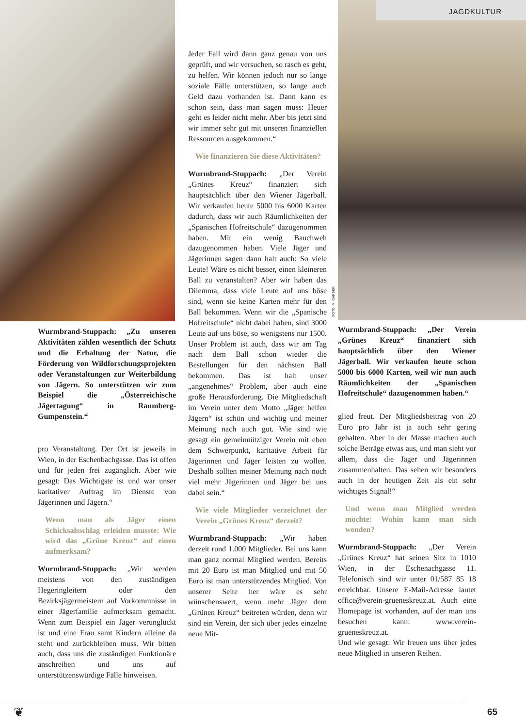JAGDKULTUR
FOTO: M. GARBER
Wurmbrand-Stuppach: „Zu unseren Aktivitäten zählen wesentlich der Schutz und die Erhaltung der Natur, die Förderung von Wildforschungs­projekten oder Veranstaltungen zur Weiterbildung von Jägern. So unterstützen wir zum Beispiel die „Österreichische Jägertagung“ in Raumberg-Gumpenstein.“
pro Veranstaltung. Der Ort ist jeweils in Wien, in der Eschenbachgasse. Das ist offen und für jeden frei zugänglich. Aber wie gesagt: Das Wichtigste ist und war unser karitativer Auftrag im Dienste von Jägerinnen und Jägern.“
Wenn man als Jäger einen Schicksalsschlag erleiden musste: Wie wird das „Grüne Kreuz“ auf einen aufmerksam?
Wurmbrand-Stuppach: „Wir werden meistens von den zuständigen Hegeringleitern oder den Bezirksjägermeistern auf Vorkommnisse in einer Jägerfamilie aufmerksam gemacht. Wenn zum Beispiel ein Jäger verunglückt ist und eine Frau samt Kindern alleine da steht und zurückbleiben muss. Wir bitten auch, dass uns die zuständigen Funktionäre anschreiben und uns auf unterstützenswürdige Fälle hinweisen.
Jeder Fall wird dann ganz genau von uns geprüft, und wir versuchen, so rasch es geht, zu helfen. Wir können jedoch nur so lange soziale Fälle unterstützen, so lange auch Geld dazu vorhanden ist. Dann kann es schon sein, dass man sagen muss: Heuer geht es leider nicht mehr. Aber bis jetzt sind wir immer sehr gut mit unseren finanziellen Ressourcen ausgekommen.“
Wie finanzieren Sie diese Aktivitäten?
Wurmbrand-Stuppach: „Der Verein „Grünes Kreuz“ finanziert sich hauptsächlich über den Wiener Jägerball. Wir verkaufen heute 5000 bis 6000 Karten dadurch, dass wir auch Räumlichkeiten der „Spanischen Hofreitschule“ dazugenommen haben. Mit ein wenig Bauchweh dazugenommen haben. Viele Jäger und Jägerinnen sagen dann halt auch: So viele Leute! Wäre es nicht besser, einen kleineren Ball zu veranstalten? Aber wir haben das Dilemma, dass viele Leute auf uns böse sind, wenn sie keine Karten mehr für den Ball bekommen. Wenn wir die „Spanische Hofreitschule“ nicht dabei haben, sind 3000 Leute auf uns böse, so wenigstens nur 1500. Unser Problem ist auch, dass wir am Tag nach dem Ball schon wieder die Bestellungen für den nächsten Ball bekommen. Das ist halt unser „angenehmes“ Problem, aber auch eine große Herausforderung. Die Mitgliedschaft im Verein unter dem Motto „Jäger helfen Jägern“ ist schön und wichtig und meiner Meinung nach auch gut. Wie sind wie gesagt ein gemeinnütziger Verein mit eben dem Schwerpunkt, karitative Arbeit für Jägerinnen und Jäger leisten zu wollen. Deshalb sollten meiner Meinung nach noch viel mehr Jägerinnen und Jäger bei uns dabei sein.“
Wie viele Mitglieder verzeichnet der Verein „Grünes Kreuz“ derzeit?
Wurmbrand-Stuppach: „Wir haben derzeit rund 1.000 Mitglieder. Bei uns kann man ganz normal Mitglied werden. Bereits mit 20 Euro ist man Mitglied und mit 50 Euro ist man unterstützendes Mitglied. Von unserer Seite her wäre es sehr wünschenswert, wenn mehr Jäger dem „Grünen Kreuz“ beitreten würden, denn wir sind ein Verein, der sich über jedes einzelne neue Mit-
Wurmbrand-Stuppach: „Der Verein „Grünes Kreuz“ finanziert sich hauptsächlich über den Wiener Jägerball. Wir verkaufen heute schon 5000 bis 6000 Karten, weil wir nun auch Räumlichkeiten der „Spanischen Hofreitschule“ dazugenommen haben.“
glied freut. Der Mitgliedsbeitrag von 20 Euro pro Jahr ist ja auch sehr gering gehalten. Aber in der Masse machen auch solche Beträge etwas aus, und man sieht vor allem, dass die Jäger und Jägerinnen zusammenhalten. Das sehen wir besonders auch in der heutigen Zeit als ein sehr wichtiges Signal!“
Und wenn man Mitglied werden möchte: Wohin kann man sich wenden?
Wurmbrand-Stuppach: „Der Verein „Grünes Kreuz“ hat seinen Sitz in 1010 Wien, in der Eschenachgasse 11. Telefonisch sind wir unter 01/587 85 18 erreichbar. Unsere E-Mail-Adresse lautet office@verein-grueneskreuz.at. Auch eine Homepage ist vorhanden, auf der man uns besuchen kann: www.verein-grueneskreuz.at.
Und wie gesagt: Wir freuen uns über jedes neue Mitglied in unseren Reihen.
❦ 65